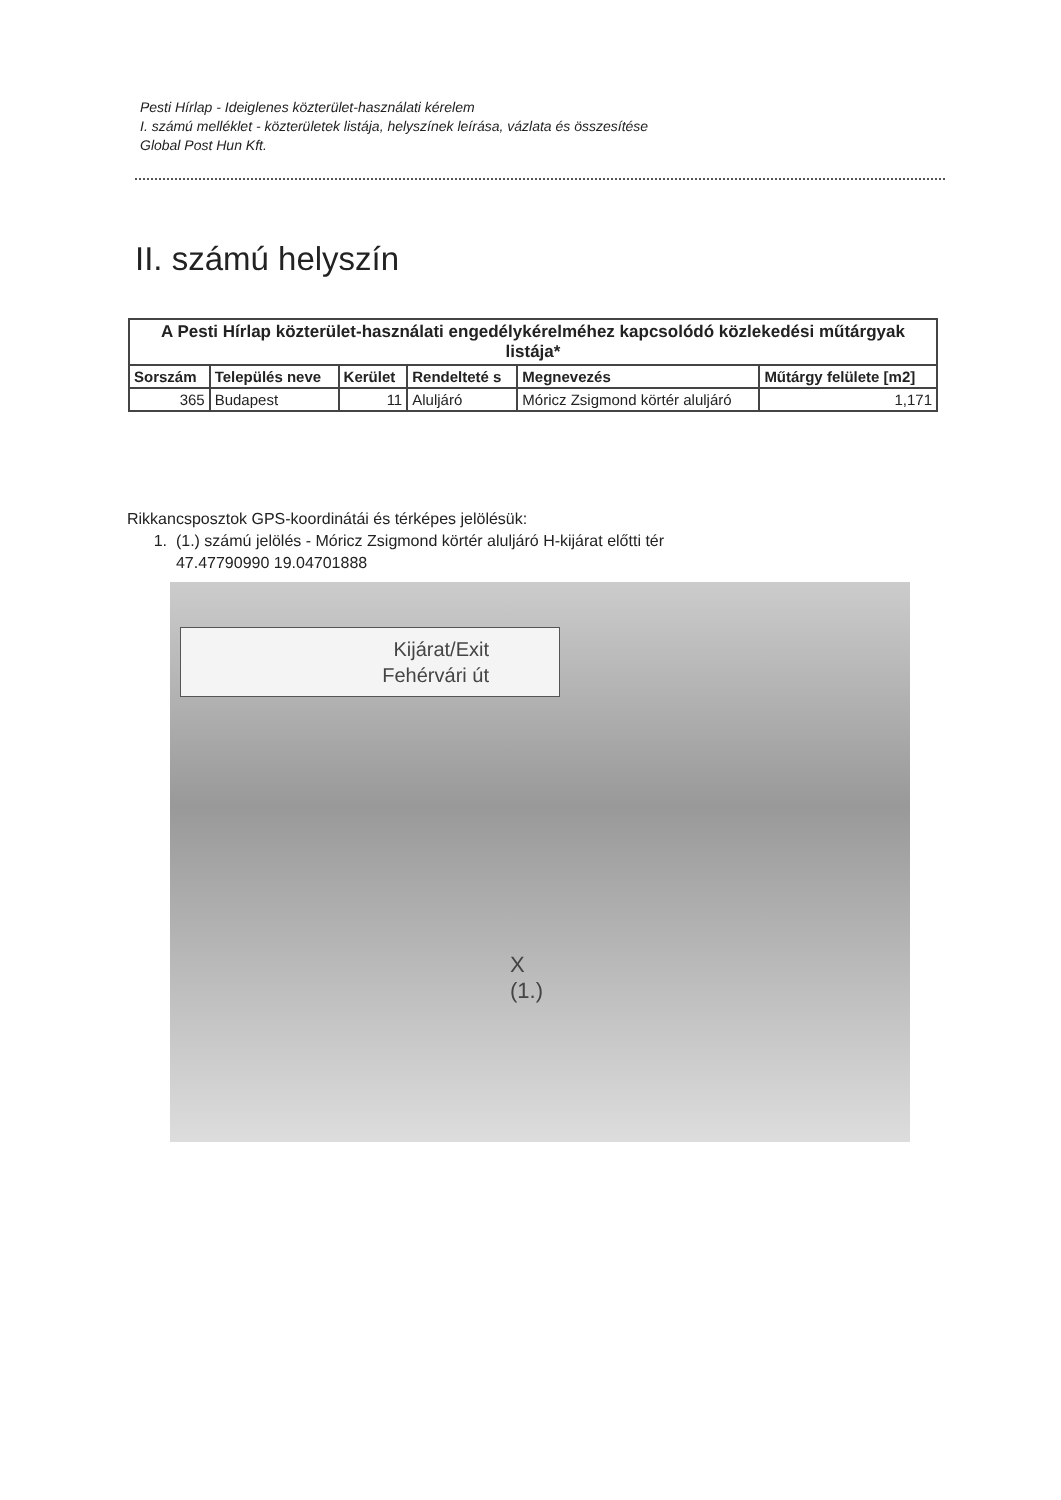Pesti Hírlap - Ideiglenes közterület-használati kérelem
I. számú melléklet - közterületek listája, helyszínek leírása, vázlata és összesítése
Global Post Hun Kft.
II. számú helyszín
| A Pesti Hírlap közterület-használati engedélykérelméhez kapcsolódó közlekedési műtárgyak listája* | | | | | |
| --- | --- | --- | --- | --- | --- |
| Sorszám | Település neve | Kerület | Rendelteté s | Megnevezés | Műtárgy felülete [m2] |
| 365 | Budapest | 11 | Aluljáró | Móricz Zsigmond körtér aluljáró | 1,171 |
Rikkancsposztok GPS-koordinátái és térképes jelölésük:
1. (1.) számú jelölés - Móricz Zsigmond körtér aluljáró H-kijárat előtti tér
47.47790990 19.04701888
Kijárat/Exit
Fehérvári út
X
(1.)